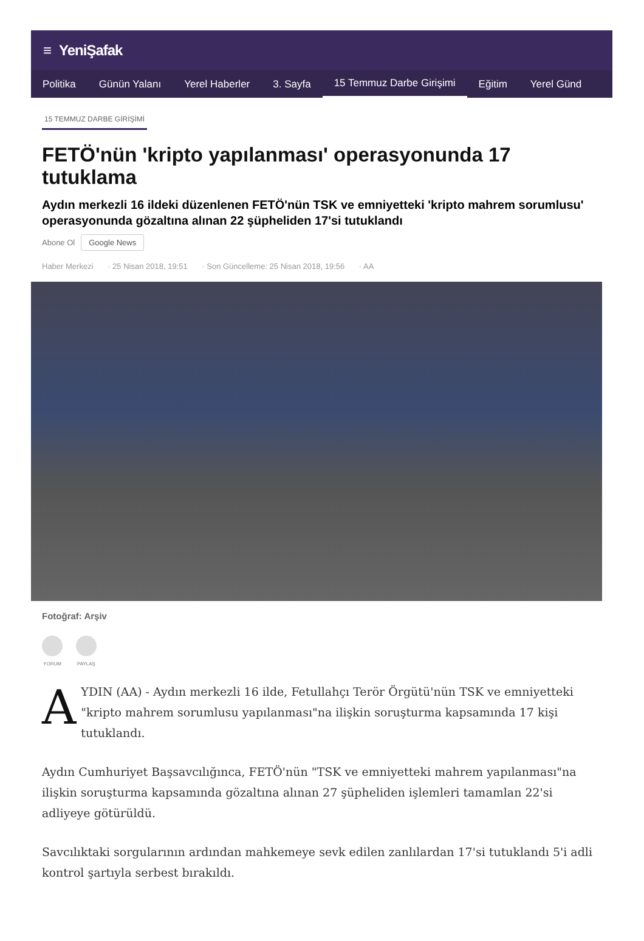≡ YeniŞafak
Politika Günün Yalanı Yerel Haberler 3. Sayfa
15 Temmuz Darbe Girişimi
Eğitim Yerel Günd
15 TEMMUZ DARBE GİRİŞİMİ
FETÖ'nün 'kripto yapılanması' operasyonunda 17 tutuklama
Aydın merkezli 16 ildeki düzenlenen FETÖ'nün TSK ve emniyetteki 'kripto mahrem sorumlusu' operasyonunda gözaltına alınan 22 şüpheliden 17'si tutuklandı
Abone Ol Google News
Haber Merkezi · 25 Nisan 2018, 19:51 · Son Güncelleme: 25 Nisan 2018, 19:56 · AA
Fotoğraf: Arşiv
YORUM PAYLAŞ
AYDIN (AA) - Aydın merkezli 16 ilde, Fetullahçı Terör Örgütü'nün TSK ve emniyetteki "kripto mahrem sorumlusu yapılanması"na ilişkin soruşturma kapsamında 17 kişi tutuklandı.
Aydın Cumhuriyet Başsavcılığınca, FETÖ'nün "TSK ve emniyetteki mahrem yapılanması"na ilişkin soruşturma kapsamında gözaltına alınan 27 şüpheliden işlemleri tamamlan 22'si adliyeye götürüldü.
Savcılıktaki sorgularının ardından mahkemeye sevk edilen zanlılardan 17'si tutuklandı 5'i adli kontrol şartıyla serbest bırakıldı.